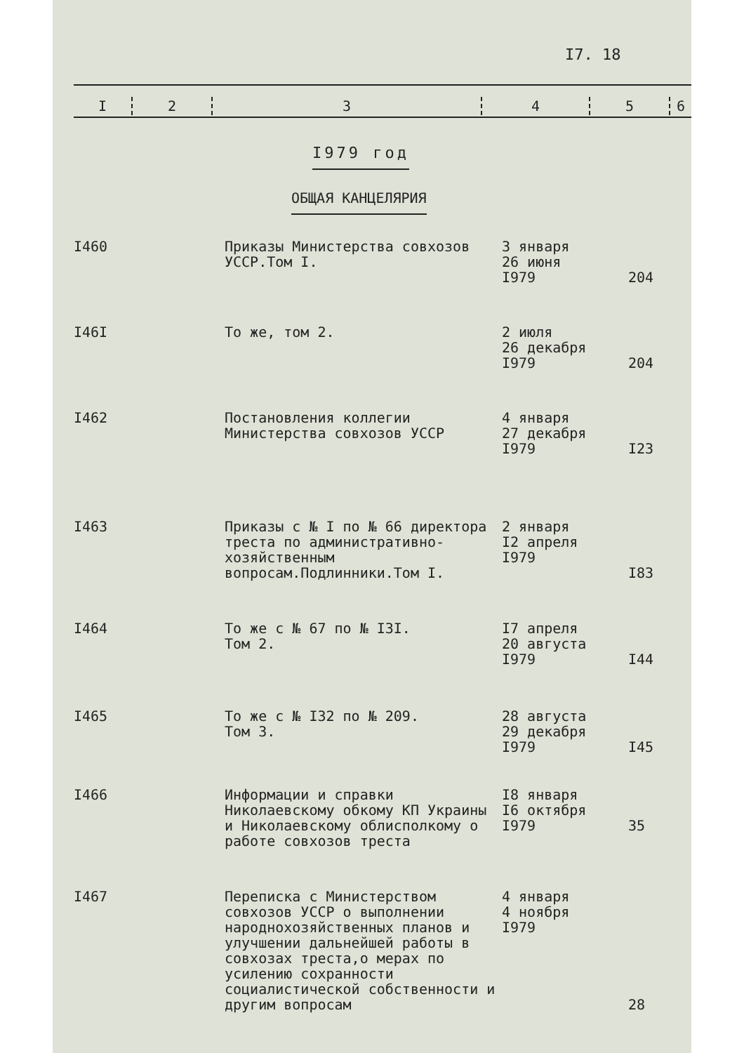I7. 18
| I | 2 | 3 | 4 | 5 | 6 |
I979 год
ОБЩАЯ КАНЦЕЛЯРИЯ
| I460 | Приказы Министерства совхозов УССР.Том I. | 3 января 26 июня I979 | 204 |
| I46I | То же, том 2. | 2 июля 26 декабря I979 | 204 |
| I462 | Постановления коллегии Министерства совхозов УССР | 4 января 27 декабря I979 | I23 |
| I463 | Приказы с № I по № 66 директора треста по административно-хозяйственным вопросам.Подлинники.Том I. | 2 января I2 апреля I979 | I83 |
| I464 | То же с № 67 по № I3I. Том 2. | I7 апреля 20 августа I979 | I44 |
| I465 | То же с № I32 по № 209. Том 3. | 28 августа 29 декабря I979 | I45 |
| I466 | Информации и справки Николаевскому обкому КП Украины и Николаевскому облисполкому о работе совхозов треста | I8 января I6 октября I979 | 35 |
| I467 | Переписка с Министерством совхозов УССР о выполнении народнохозяйственных планов и улучшении дальнейшей работы в совхозах треста,о мерах по усилению сохранности социалистической собственности и другим вопросам | 4 января 4 ноября I979 | 28 |